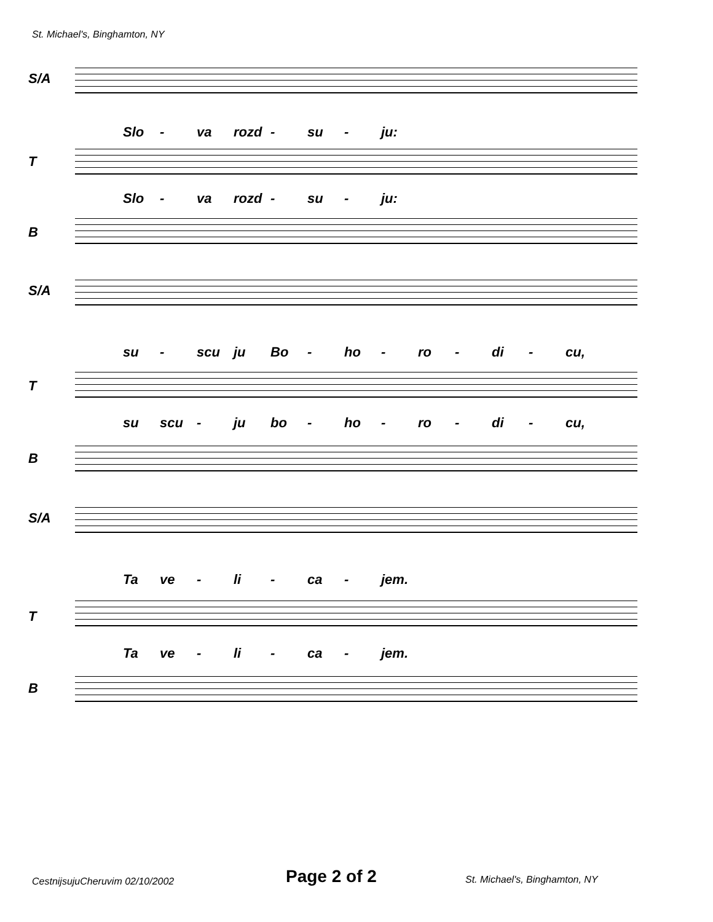St. Michael's, Binghamton, NY
S/A
Slo - va rozd - su - ju:
T
Slo - va rozd - su - ju:
B
S/A
su - scu ju Bo - ho - ro - di - cu,
T
su scu - ju bo - ho - ro - di - cu,
B
S/A
Ta ve - li - ca - jem.
T
Ta ve - li - ca - jem.
B
CestnijsujuCheruvim 02/10/2002 Page 2 of 2 St. Michael's, Binghamton, NY